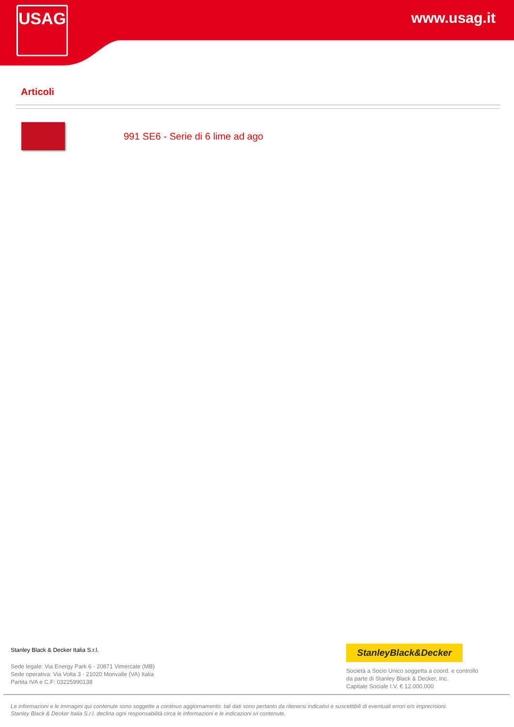USAG www.usag.it
Articoli
991 SE6 - Serie di 6 lime ad ago
Stanley Black & Decker Italia S.r.l.
Sede legale: Via Energy Park 6 - 20871 Vimercate (MB)
Sede operativa: Via Volta 3 - 21020 Monvalle (VA) Italia
Partita IVA e C.F: 03225990138
StanleyBlack&Decker
Società a Socio Unico soggetta a coord. e controllo
da parte di Stanley Black & Decker, Inc.
Capitale Sociale I.V. € 12.000.000
Le informazioni e le immagini qui contenute sono soggette a continuo aggiornamento: tali dati sono pertanto da ritenersi indicativi e suscettibili di eventuali errori e/o imprecisioni.
Stanley Black & Decker Italia S.r.l. declina ogni responsabilità circa le informazioni e le indicazioni ivi contenute.